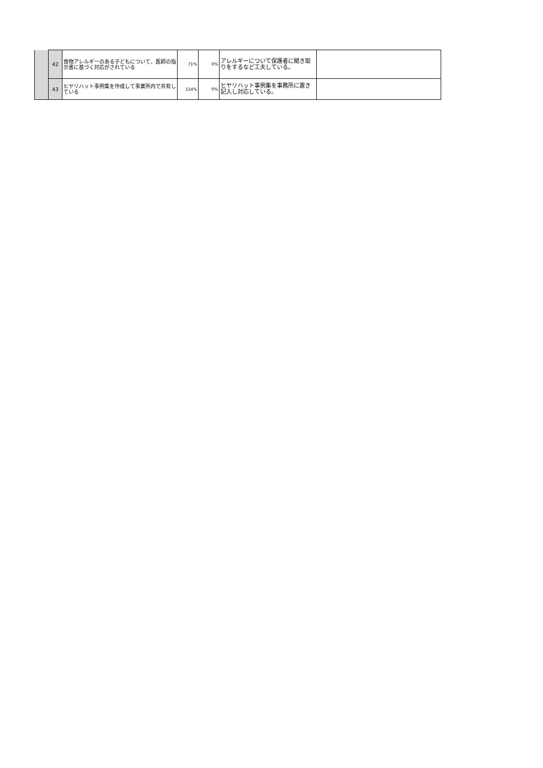| | 42 | 食物アレルギーのある子どもについて、医師の指示書に基づく対応がされている | 71% | 0% | アレルギーについて保護者に聞き取りをするなど工夫している。 | |
| | 43 | ヒヤリハット事例集を作成して事業所内で共有している | 114% | 0% | ヒヤリハット事例集を事務所に置き記入し対応している。 | |